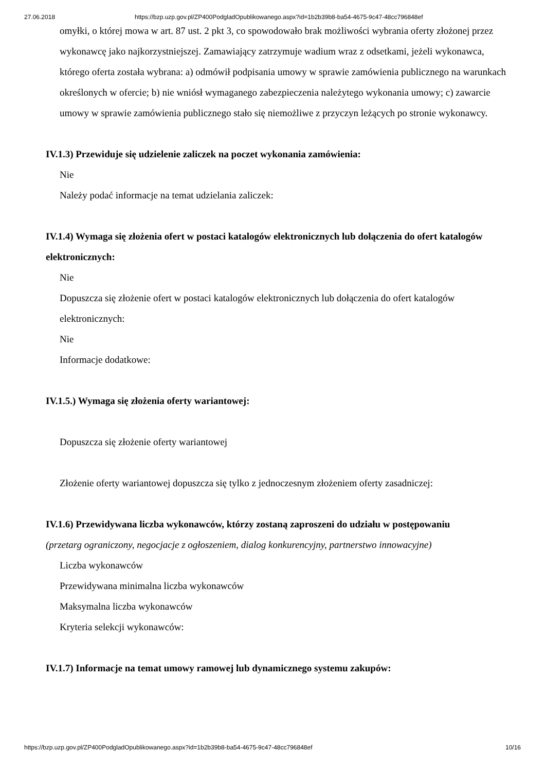27.06.2018 https://bzp.uzp.gov.pl/ZP400PodgladOpublikowanego.aspx?id=1b2b39b8-ba54-4675-9c47-48cc796848ef
omyłki, o której mowa w art. 87 ust. 2 pkt 3, co spowodowało brak możliwości wybrania oferty złożonej przez wykonawcę jako najkorzystniejszej. Zamawiający zatrzymuje wadium wraz z odsetkami, jeżeli wykonawca, którego oferta została wybrana: a) odmówił podpisania umowy w sprawie zamówienia publicznego na warunkach określonych w ofercie; b) nie wniósł wymaganego zabezpieczenia należytego wykonania umowy; c) zawarcie umowy w sprawie zamówienia publicznego stało się niemożliwe z przyczyn leżących po stronie wykonawcy.
IV.1.3) Przewiduje się udzielenie zaliczek na poczet wykonania zamówienia:
Nie
Należy podać informacje na temat udzielania zaliczek:
IV.1.4) Wymaga się złożenia ofert w postaci katalogów elektronicznych lub dołączenia do ofert katalogów elektronicznych:
Nie
Dopuszcza się złożenie ofert w postaci katalogów elektronicznych lub dołączenia do ofert katalogów elektronicznych:
Nie
Informacje dodatkowe:
IV.1.5.) Wymaga się złożenia oferty wariantowej:
Dopuszcza się złożenie oferty wariantowej
Złożenie oferty wariantowej dopuszcza się tylko z jednoczesnym złożeniem oferty zasadniczej:
IV.1.6) Przewidywana liczba wykonawców, którzy zostaną zaproszeni do udziału w postępowaniu
(przetarg ograniczony, negocjacje z ogłoszeniem, dialog konkurencyjny, partnerstwo innowacyjne)
Liczba wykonawców
Przewidywana minimalna liczba wykonawców
Maksymalna liczba wykonawców
Kryteria selekcji wykonawców:
IV.1.7) Informacje na temat umowy ramowej lub dynamicznego systemu zakupów:
https://bzp.uzp.gov.pl/ZP400PodgladOpublikowanego.aspx?id=1b2b39b8-ba54-4675-9c47-48cc796848ef 10/16